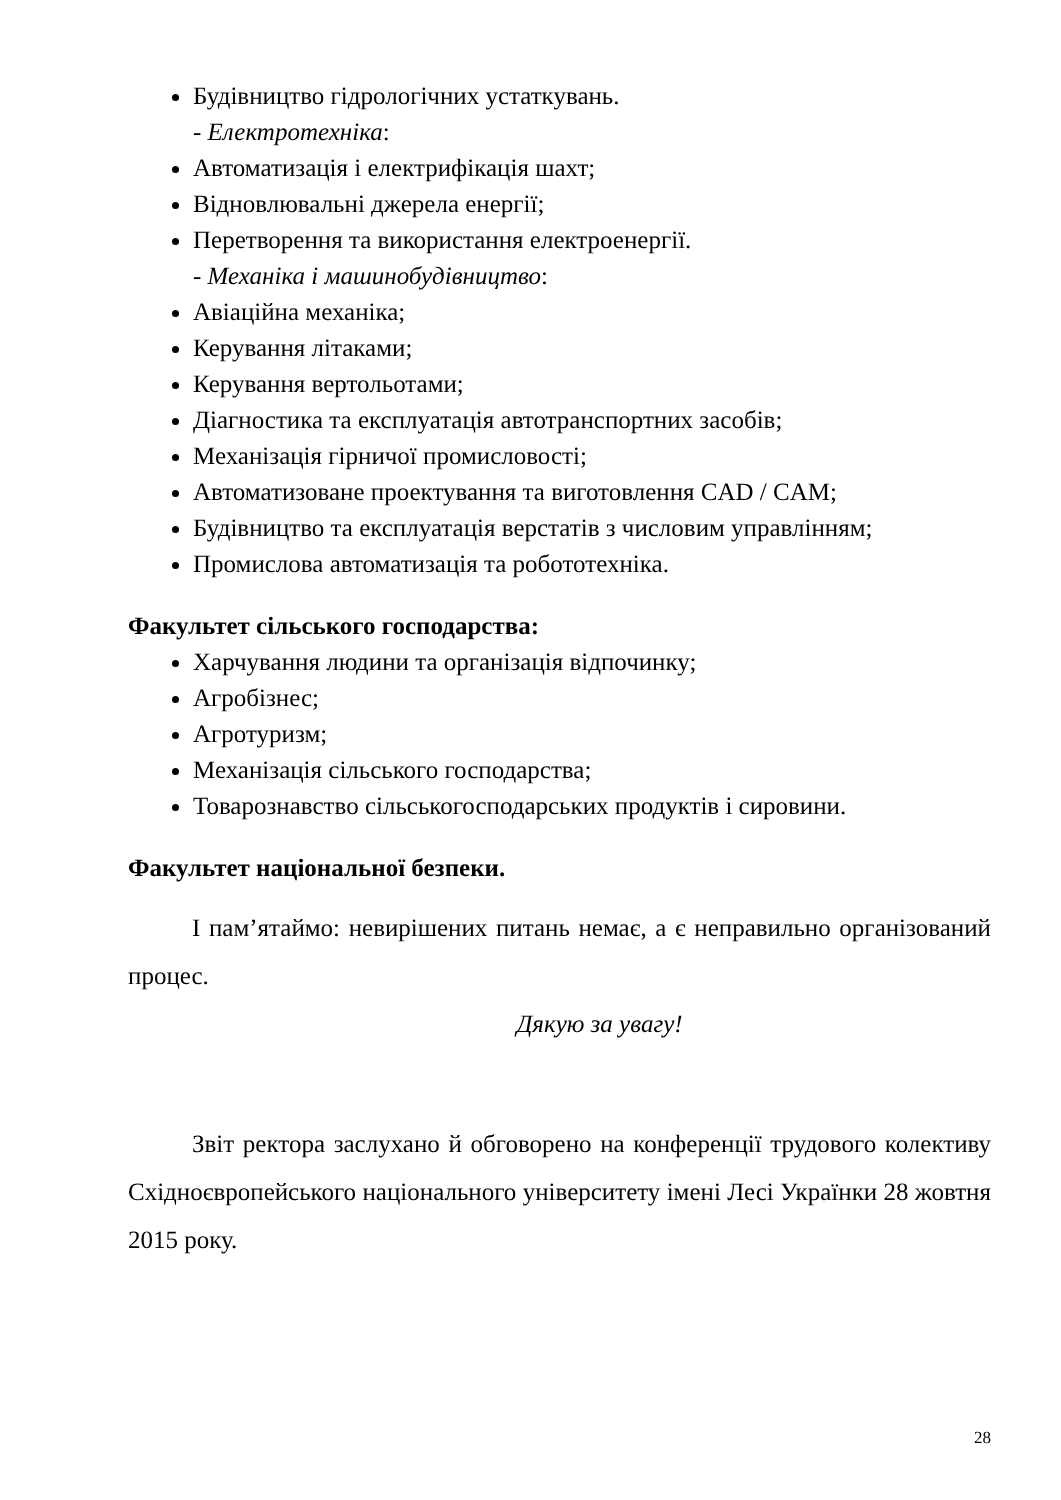Будівництво гідрологічних устаткувань.
- Електротехніка:
Автоматизація і електрифікація шахт;
Відновлювальні джерела енергії;
Перетворення та використання електроенергії.
- Механіка і машинобудівництво:
Авіаційна механіка;
Керування літаками;
Керування вертольотами;
Діагностика та експлуатація автотранспортних засобів;
Механізація гірничої промисловості;
Автоматизоване проектування та виготовлення CAD / CAM;
Будівництво та експлуатація верстатів з числовим управлінням;
Промислова автоматизація та робототехніка.
Факультет сільського господарства:
Харчування людини та організація відпочинку;
Агробізнес;
Агротуризм;
Механізація сільського господарства;
Товарознавство сільськогосподарських продуктів і сировини.
Факультет національної безпеки.
І пам’ятаймо: невирішених питань немає, а є неправильно організований процес.
Дякую за увагу!
Звіт ректора заслухано й обговорено на конференції трудового колективу Східноєвропейського національного університету імені Лесі Українки 28 жовтня 2015 року.
28